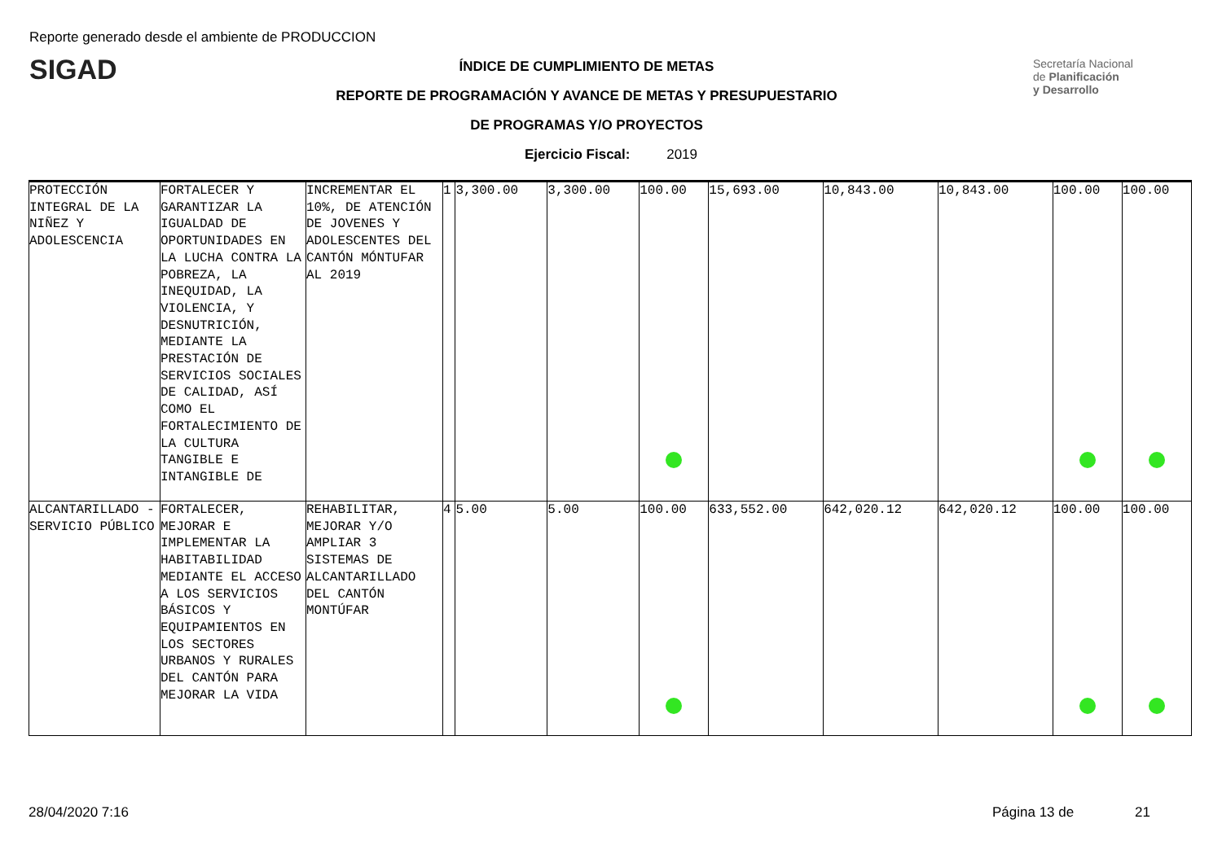Reporte generado desde el ambiente de PRODUCCION
SIGAD
Secretaría Nacional
de Planificación
y Desarrollo
ÍNDICE DE CUMPLIMIENTO DE METAS
REPORTE DE PROGRAMACIÓN Y AVANCE DE METAS Y PRESUPUESTARIO
DE PROGRAMAS Y/O PROYECTOS
Ejercicio Fiscal: 2019
| PROTECCIÓN INTEGRAL DE LA NIÑEZ Y ADOLESCENCIA | FORTALECER Y GARANTIZAR LA IGUALDAD DE OPORTUNIDADES EN LA LUCHA CONTRA LA POBREZA, LA INEQUIDAD, LA VIOLENCIA, Y DESNUTRICIÓN, MEDIANTE LA PRESTACIÓN DE SERVICIOS SOCIALES DE CALIDAD, ASÍ COMO EL FORTALECIMIENTO DE LA CULTURA TANGIBLE E INTANGIBLE DE | INCREMENTAR EL 10%, DE ATENCIÓN DE JOVENES Y ADOLESCENTES DEL CANTÓN MÓNTUFAR AL 2019 | 1 | 3,300.00 | 3,300.00 | 100.00 | 15,693.00 | 10,843.00 | 10,843.00 | 100.00 | 100.00 |
| ALCANTARILLADO - SERVICIO PÚBLICO | FORTALECER, MEJORAR E IMPLEMENTAR LA HABITABILIDAD MEDIANTE EL ACCESO A LOS SERVICIOS BÁSICOS Y EQUIPAMIENTOS EN LOS SECTORES URBANOS Y RURALES DEL CANTÓN PARA MEJORAR LA VIDA | REHABILITAR, MEJORAR Y/O AMPLIAR 3 SISTEMAS DE ALCANTARILLADO DEL CANTÓN MONTÚFAR | 4 | 5.00 | 5.00 | 100.00 | 633,552.00 | 642,020.12 | 642,020.12 | 100.00 | 100.00 |
28/04/2020 7:16 Página 13 de 21